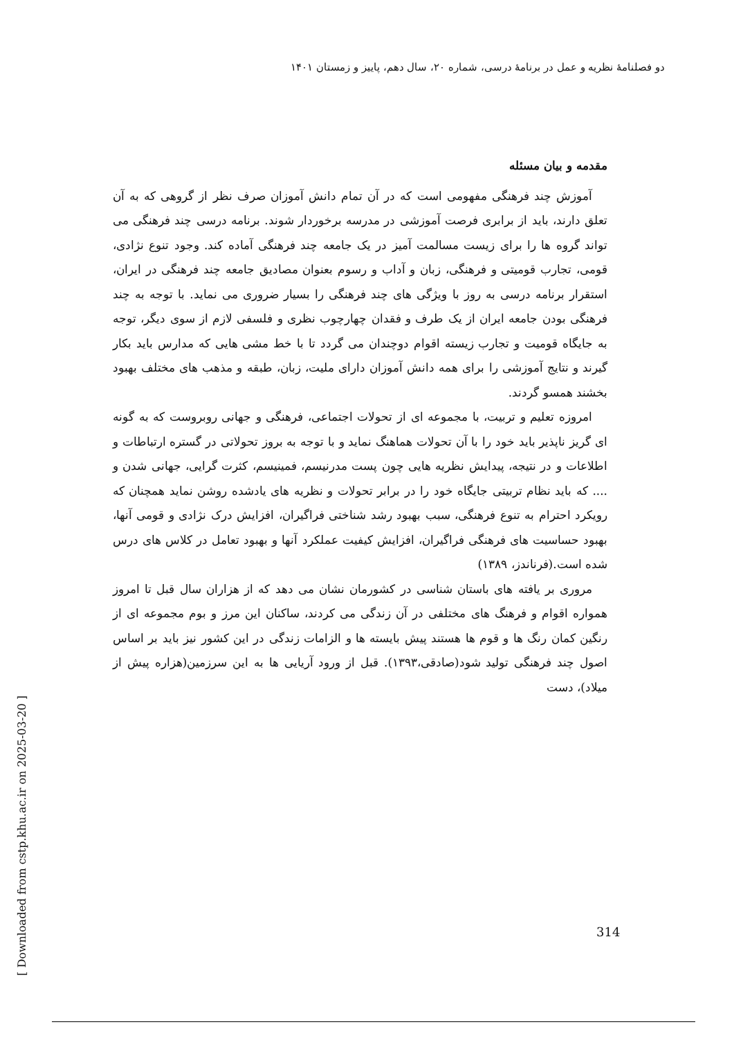دو فصلنامهٔ نظریه و عمل در برنامهٔ درسی، شماره ۲۰، سال دهم، پاییز و زمستان ۱۴۰۱
مقدمه و بیان مسئله
آموزش چند فرهنگی مفهومی است که در آن تمام دانش آموزان صرف نظر از گروهی که به آن تعلق دارند، باید از برابری فرصت آموزشی در مدرسه برخوردار شوند. برنامه درسی چند فرهنگی می تواند گروه ها را برای زیست مسالمت آمیز در یک جامعه چند فرهنگی آماده کند. وجود تنوع نژادی، قومی، تجارب قومیتی و فرهنگی، زبان و آداب و رسوم بعنوان مصادیق جامعه چند فرهنگی در ایران، استقرار برنامه درسی به روز با ویژگی های چند فرهنگی را بسیار ضروری می نماید. با توجه به چند فرهنگی بودن جامعه ایران از یک طرف و فقدان چهارچوب نظری و فلسفی لازم از سوی دیگر، توجه به جایگاه قومیت و تجارب زیسته اقوام دوچندان می گردد تا با خط مشی هایی که مدارس باید بکار گیرند و نتایج آموزشی را برای همه دانش آموزان دارای ملیت، زبان، طبقه و مذهب های مختلف بهبود بخشند همسو گردند.
امروزه تعلیم و تربیت، با مجموعه ای از تحولات اجتماعی، فرهنگی و جهانی روبروست که به گونه ای گریز ناپذیر باید خود را با آن تحولات هماهنگ نماید و با توجه به بروز تحولاتی در گستره ارتباطات و اطلاعات و در نتیجه، پیدایش نظریه هایی چون پست مدرنیسم، فمینیسم، کثرت گرایی، جهانی شدن و .... که باید نظام تربیتی جایگاه خود را در برابر تحولات و نظریه های یادشده روشن نماید همچنان که رویکرد احترام به تنوع فرهنگی، سبب بهبود رشد شناختی فراگیران، افزایش درک نژادی و قومی آنها، بهبود حساسیت های فرهنگی فراگیران، افزایش کیفیت عملکرد آنها و بهبود تعامل در کلاس های درس شده است.(فرناندز، ۱۳۸۹)
مروری بر یافته های باستان شناسی در کشورمان نشان می دهد که از هزاران سال قبل تا امروز همواره اقوام و فرهنگ های مختلفی در آن زندگی می کردند، ساکنان این مرز و بوم مجموعه ای از رنگین کمان رنگ ها و قوم ها هستند پیش بایسته ها و الزامات زندگی در این کشور نیز باید بر اساس اصول چند فرهنگی تولید شود(صادقی،۱۳۹۳). قبل از ورود آریایی ها به این سرزمین(هزاره پیش از میلاد)، دست
[ Downloaded from cstp.khu.ac.ir on 2025-03-20 ]
314